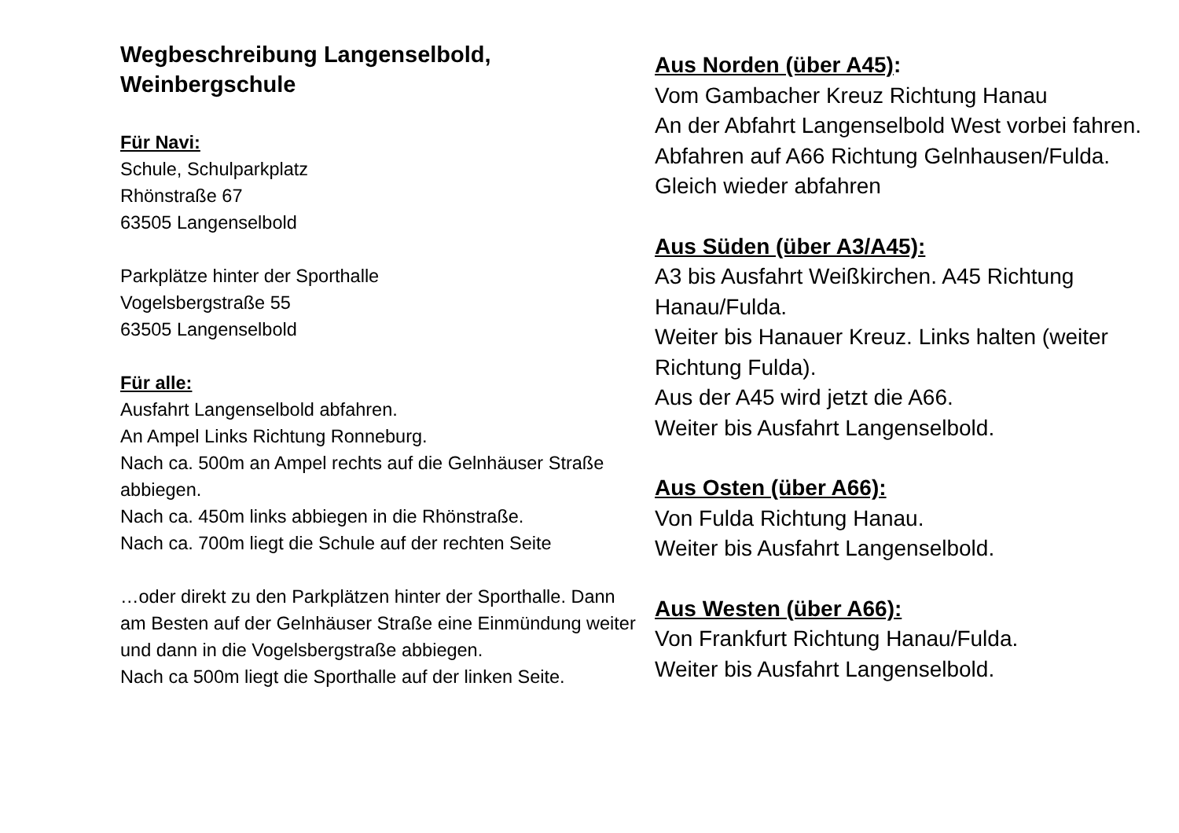Wegbeschreibung Langenselbold,
Weinbergschule
Für Navi:
Schule, Schulparkplatz
Rhönstraße 67
63505 Langenselbold
Parkplätze hinter der Sporthalle
Vogelsbergstraße 55
63505 Langenselbold
Für alle:
Ausfahrt Langenselbold abfahren.
An Ampel Links Richtung Ronneburg.
Nach ca. 500m an Ampel rechts auf die Gelnhäuser Straße abbiegen.
Nach ca. 450m links abbiegen in die Rhönstraße.
Nach ca. 700m liegt die Schule auf der rechten Seite
…oder direkt zu den Parkplätzen hinter der Sporthalle. Dann am Besten auf der Gelnhäuser Straße eine Einmündung weiter und dann in die Vogelsbergstraße abbiegen.
Nach ca 500m liegt die Sporthalle auf der linken Seite.
Aus Norden (über A45):
Vom Gambacher Kreuz Richtung Hanau
An der Abfahrt Langenselbold West vorbei fahren.
Abfahren auf A66 Richtung Gelnhausen/Fulda.
Gleich wieder abfahren
Aus Süden (über A3/A45):
A3 bis Ausfahrt Weißkirchen. A45 Richtung Hanau/Fulda.
Weiter bis Hanauer Kreuz. Links halten (weiter Richtung Fulda).
Aus der A45 wird jetzt die A66.
Weiter bis Ausfahrt Langenselbold.
Aus Osten (über A66):
Von Fulda Richtung Hanau.
Weiter bis Ausfahrt Langenselbold.
Aus Westen (über A66):
Von Frankfurt Richtung Hanau/Fulda.
Weiter bis Ausfahrt Langenselbold.